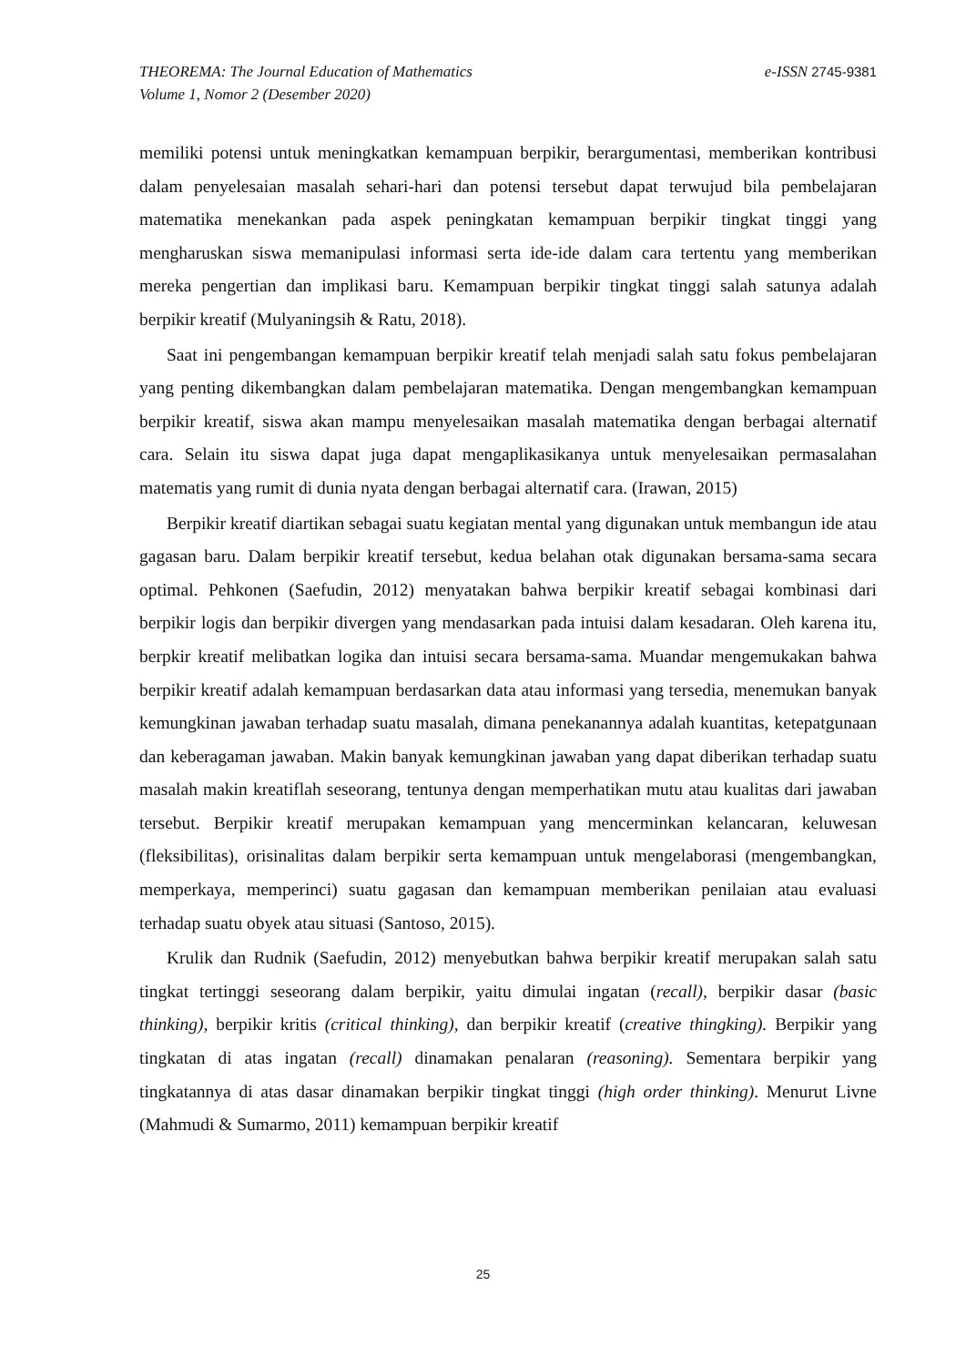e-ISSN 2745-9381
THEOREMA: The Journal Education of Mathematics
Volume 1, Nomor 2 (Desember 2020)
memiliki potensi untuk meningkatkan kemampuan berpikir, berargumentasi, memberikan kontribusi dalam penyelesaian masalah sehari-hari dan potensi tersebut dapat terwujud bila pembelajaran matematika menekankan pada aspek peningkatan kemampuan berpikir tingkat tinggi yang mengharuskan siswa memanipulasi informasi serta ide-ide dalam cara tertentu yang memberikan mereka pengertian dan implikasi baru. Kemampuan berpikir tingkat tinggi salah satunya adalah berpikir kreatif (Mulyaningsih & Ratu, 2018).
Saat ini pengembangan kemampuan berpikir kreatif telah menjadi salah satu fokus pembelajaran yang penting dikembangkan dalam pembelajaran matematika. Dengan mengembangkan kemampuan berpikir kreatif, siswa akan mampu menyelesaikan masalah matematika dengan berbagai alternatif cara. Selain itu siswa dapat juga dapat mengaplikasikanya untuk menyelesaikan permasalahan matematis yang rumit di dunia nyata dengan berbagai alternatif cara. (Irawan, 2015)
Berpikir kreatif diartikan sebagai suatu kegiatan mental yang digunakan untuk membangun ide atau gagasan baru. Dalam berpikir kreatif tersebut, kedua belahan otak digunakan bersama-sama secara optimal. Pehkonen (Saefudin, 2012) menyatakan bahwa berpikir kreatif sebagai kombinasi dari berpikir logis dan berpikir divergen yang mendasarkan pada intuisi dalam kesadaran. Oleh karena itu, berpkir kreatif melibatkan logika dan intuisi secara bersama-sama. Muandar mengemukakan bahwa berpikir kreatif adalah kemampuan berdasarkan data atau informasi yang tersedia, menemukan banyak kemungkinan jawaban terhadap suatu masalah, dimana penekanannya adalah kuantitas, ketepatgunaan dan keberagaman jawaban. Makin banyak kemungkinan jawaban yang dapat diberikan terhadap suatu masalah makin kreatiflah seseorang, tentunya dengan memperhatikan mutu atau kualitas dari jawaban tersebut. Berpikir kreatif merupakan kemampuan yang mencerminkan kelancaran, keluwesan (fleksibilitas), orisinalitas dalam berpikir serta kemampuan untuk mengelaborasi (mengembangkan, memperkaya, memperinci) suatu gagasan dan kemampuan memberikan penilaian atau evaluasi terhadap suatu obyek atau situasi (Santoso, 2015).
Krulik dan Rudnik (Saefudin, 2012) menyebutkan bahwa berpikir kreatif merupakan salah satu tingkat tertinggi seseorang dalam berpikir, yaitu dimulai ingatan (recall), berpikir dasar (basic thinking), berpikir kritis (critical thinking), dan berpikir kreatif (creative thingking). Berpikir yang tingkatan di atas ingatan (recall) dinamakan penalaran (reasoning). Sementara berpikir yang tingkatannya di atas dasar dinamakan berpikir tingkat tinggi (high order thinking). Menurut Livne (Mahmudi & Sumarmo, 2011) kemampuan berpikir kreatif
25